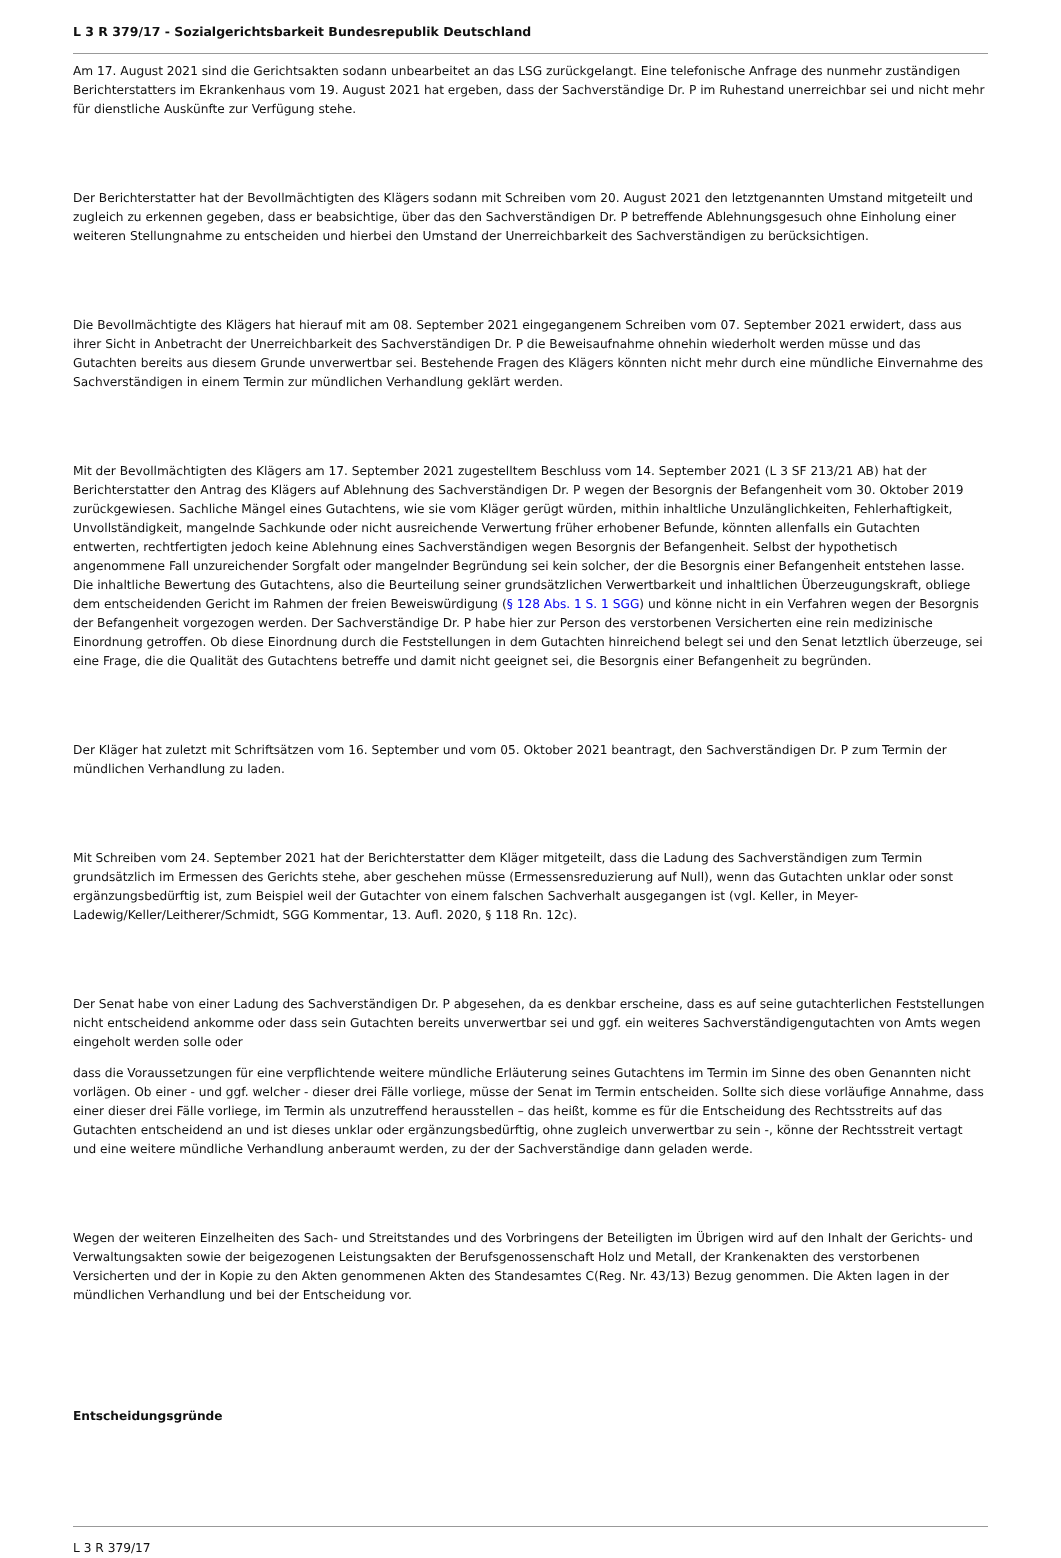L 3 R 379/17 - Sozialgerichtsbarkeit Bundesrepublik Deutschland
Am 17. August 2021 sind die Gerichtsakten sodann unbearbeitet an das LSG zurückgelangt. Eine telefonische Anfrage des nunmehr zuständigen Berichterstatters im Ekrankenhaus vom 19. August 2021 hat ergeben, dass der Sachverständige Dr. P im Ruhestand unerreichbar sei und nicht mehr für dienstliche Auskünfte zur Verfügung stehe.
Der Berichterstatter hat der Bevollmächtigten des Klägers sodann mit Schreiben vom 20. August 2021 den letztgenannten Umstand mitgeteilt und zugleich zu erkennen gegeben, dass er beabsichtige, über das den Sachverständigen Dr. P betreffende Ablehnungsgesuch ohne Einholung einer weiteren Stellungnahme zu entscheiden und hierbei den Umstand der Unerreichbarkeit des Sachverständigen zu berücksichtigen.
Die Bevollmächtigte des Klägers hat hierauf mit am 08. September 2021 eingegangenem Schreiben vom 07. September 2021 erwidert, dass aus ihrer Sicht in Anbetracht der Unerreichbarkeit des Sachverständigen Dr. P die Beweisaufnahme ohnehin wiederholt werden müsse und das Gutachten bereits aus diesem Grunde unverwertbar sei. Bestehende Fragen des Klägers könnten nicht mehr durch eine mündliche Einvernahme des Sachverständigen in einem Termin zur mündlichen Verhandlung geklärt werden.
Mit der Bevollmächtigten des Klägers am 17. September 2021 zugestelltem Beschluss vom 14. September 2021 (L 3 SF 213/21 AB) hat der Berichterstatter den Antrag des Klägers auf Ablehnung des Sachverständigen Dr. P wegen der Besorgnis der Befangenheit vom 30. Oktober 2019 zurückgewiesen. Sachliche Mängel eines Gutachtens, wie sie vom Kläger gerügt würden, mithin inhaltliche Unzulänglichkeiten, Fehlerhaftigkeit, Unvollständigkeit, mangelnde Sachkunde oder nicht ausreichende Verwertung früher erhobener Befunde, könnten allenfalls ein Gutachten entwerten, rechtfertigten jedoch keine Ablehnung eines Sachverständigen wegen Besorgnis der Befangenheit. Selbst der hypothetisch angenommene Fall unzureichender Sorgfalt oder mangelnder Begründung sei kein solcher, der die Besorgnis einer Befangenheit entstehen lasse. Die inhaltliche Bewertung des Gutachtens, also die Beurteilung seiner grundsätzlichen Verwertbarkeit und inhaltlichen Überzeugungskraft, obliege dem entscheidenden Gericht im Rahmen der freien Beweiswürdigung (§ 128 Abs. 1 S. 1 SGG) und könne nicht in ein Verfahren wegen der Besorgnis der Befangenheit vorgezogen werden. Der Sachverständige Dr. P habe hier zur Person des verstorbenen Versicherten eine rein medizinische Einordnung getroffen. Ob diese Einordnung durch die Feststellungen in dem Gutachten hinreichend belegt sei und den Senat letztlich überzeuge, sei eine Frage, die die Qualität des Gutachtens betreffe und damit nicht geeignet sei, die Besorgnis einer Befangenheit zu begründen.
Der Kläger hat zuletzt mit Schriftsätzen vom 16. September und vom 05. Oktober 2021 beantragt, den Sachverständigen Dr. P zum Termin der mündlichen Verhandlung zu laden.
Mit Schreiben vom 24. September 2021 hat der Berichterstatter dem Kläger mitgeteilt, dass die Ladung des Sachverständigen zum Termin grundsätzlich im Ermessen des Gerichts stehe, aber geschehen müsse (Ermessensreduzierung auf Null), wenn das Gutachten unklar oder sonst ergänzungsbedürftig ist, zum Beispiel weil der Gutachter von einem falschen Sachverhalt ausgegangen ist (vgl. Keller, in Meyer-Ladewig/Keller/Leitherer/Schmidt, SGG Kommentar, 13. Aufl. 2020, § 118 Rn. 12c).
Der Senat habe von einer Ladung des Sachverständigen Dr. P abgesehen, da es denkbar erscheine, dass es auf seine gutachterlichen Feststellungen nicht entscheidend ankomme oder dass sein Gutachten bereits unverwertbar sei und ggf. ein weiteres Sachverständigengutachten von Amts wegen eingeholt werden solle oder
dass die Voraussetzungen für eine verpflichtende weitere mündliche Erläuterung seines Gutachtens im Termin im Sinne des oben Genannten nicht vorlägen. Ob einer - und ggf. welcher - dieser drei Fälle vorliege, müsse der Senat im Termin entscheiden. Sollte sich diese vorläufige Annahme, dass einer dieser drei Fälle vorliege, im Termin als unzutreffend herausstellen – das heißt, komme es für die Entscheidung des Rechtsstreits auf das Gutachten entscheidend an und ist dieses unklar oder ergänzungsbedürftig, ohne zugleich unverwertbar zu sein -, könne der Rechtsstreit vertagt und eine weitere mündliche Verhandlung anberaumt werden, zu der der Sachverständige dann geladen werde.
Wegen der weiteren Einzelheiten des Sach- und Streitstandes und des Vorbringens der Beteiligten im Übrigen wird auf den Inhalt der Gerichts- und Verwaltungsakten sowie der beigezogenen Leistungsakten der Berufsgenossenschaft Holz und Metall, der Krankenakten des verstorbenen Versicherten und der in Kopie zu den Akten genommenen Akten des Standesamtes C(Reg. Nr. 43/13) Bezug genommen. Die Akten lagen in der mündlichen Verhandlung und bei der Entscheidung vor.
Entscheidungsgründe
L 3 R 379/17